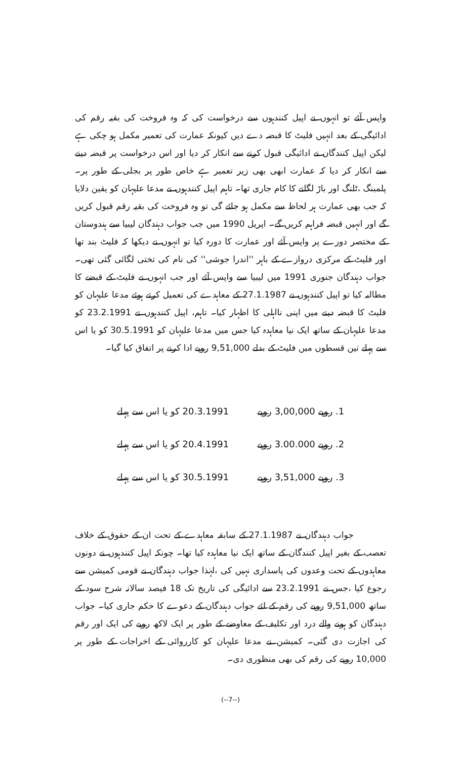واپس آئے تو انہوں نے اپیل کنندہوں سے درخواست کی کہ وہ فروخت کی بقیہ رقم کی ادائیگی کے بعد انہیں فلیٹ کا قبضہ دے دیں کیونکہ عمارت کی تعمیر مکمل ہو چکی ہے لیکن اپیل کنندگان نے ادائیگی قبول کرنے سے انکار کر دیا اور اس درخواست پر قبضہ دینے سے انکار کر دیا کہ عمارت ابھی بھی زیر تعمیر ہے خاص طور پر بجلی کے طور پر۔ پلمبنگ ،ٹلنگ اور باڑ لگانے کا کام جاری تھا۔ تاہم اپیل کنندہوں نے مدعا علیہان کو یقین دلایا کہ جب بھی عمارت ہر لحاظ سے مکمل ہو جائے گی تو وہ فروخت کی بقیہ رقم قبول کریں گے اور انہیں قبضہ فراہم کریں گے۔ اپریل 1990 میں جب جواب دہندگان لیبیا سے ہندوستان کے مختصر دورے پر واپس آئے اور عمارت کا دورہ کیا تو انہوں نے دیکھا کہ فلیٹ بند تھا اور فلیٹ کے مرکزی دروازے کے باہر ''اندرا جوشی'' کی نام کی تختی لگائی گئی تھی۔ جواب دہندگان جنوری 1991 میں لیبیا سے واپس آئے اور جب انہوں نے فلیٹ کے قبضے کا مطالبہ کیا تو اپیل کنندہوں نے 27.1.1987 کے معاہدے کی تعمیل کرتے ہوئے مدعا علیہان کو فلیٹ کا قبضہ دینے میں اپنی نااہلی کا اظہار کیا۔ تاہم، اپیل کنندہوں نے 23.2.1991 کو مدعا علیہان کے ساتھ ایک نیا معاہدہ کیا جس میں مدعا علیہان کو 30.5.1991 کو یا اس سے پہلے تین قسطوں میں فلیٹ کے بدلے 9,51,000 روپے ادا کرنے پر اتفاق کیا گیا۔
| 1. روپے 3,00,000 روپے | 20.3.1991 کو یا اس سے پہلے |
| 2. روپے 3.00.000 روپے | 20.4.1991 کو یا اس سے پہلے |
| 3. روپے 3,51,000 روپے | 30.5.1991 کو یا اس سے پہلے |
جواب دہندگان نے 27.1.1987 کے سابقہ معاہدے کے تحت ان کے حقوق کے خلاف تعصب کے بغیر اپیل کنندگان کے ساتھ ایک نیا معاہدہ کیا تھا۔ چونکہ اپیل کنندہوں نے دونوں معاہدوں کے تحت وعدوں کی پاسداری نہیں کی ،لہٰذا جواب دہندگان نے قومی کمیشن سے رجوع کیا ،جس نے 23.2.1991 سے ادائیگی کی تاریخ تک 18 فیصد سالانہ شرح سود کے ساتھ 9,51,000 روپے کی رقم کے لئے جواب دہندگان کے دعوے کا حکم جاری کیا۔ جواب دہندگان کو ہونے والے درد اور تکلیف کے معاوضے کے طور پر ایک لاکھ روپے کی ایک اور رقم کی اجازت دی گئی۔ کمیشن نے مدعا علیہان کو کارروائی کے اخراجات کے طور پر 10,000 روپے کی رقم کی بھی منظوری دی۔
(--7--)